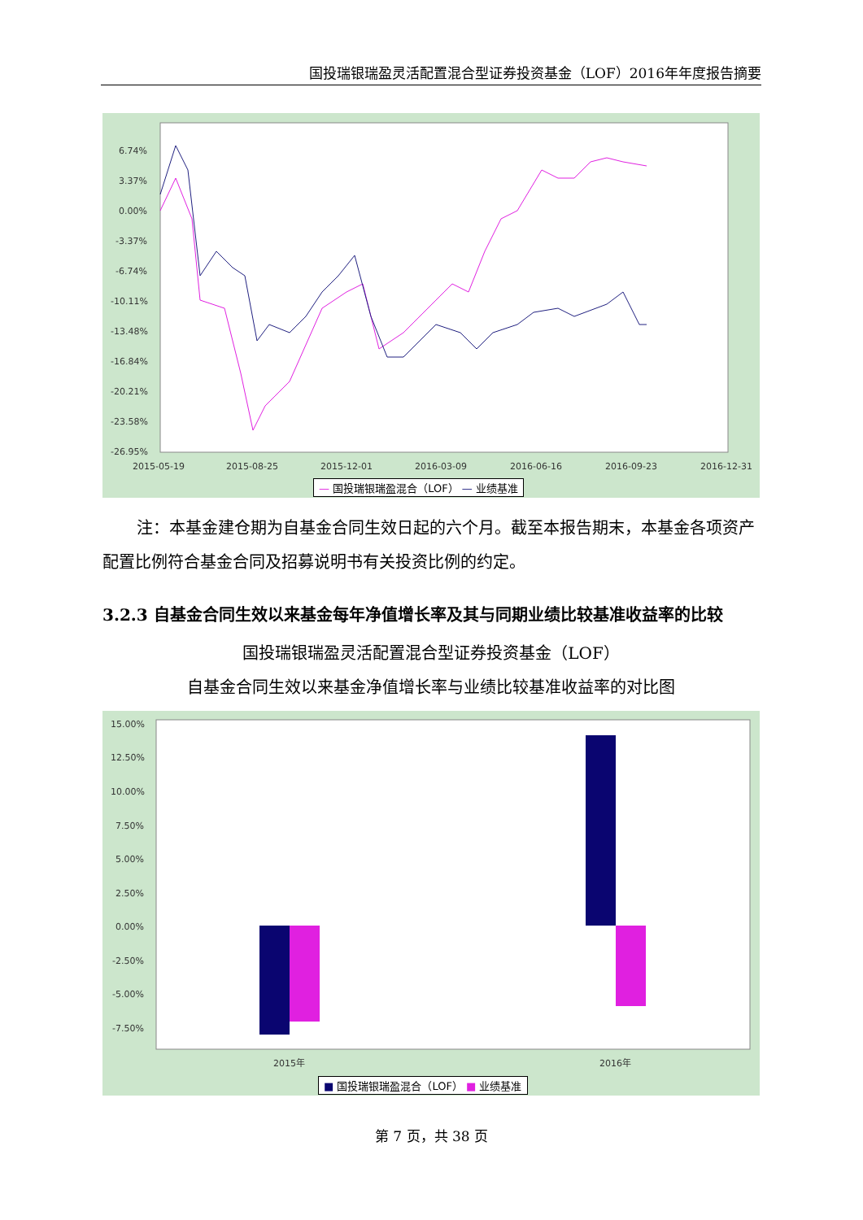国投瑞银瑞盈灵活配置混合型证券投资基金（LOF）2016年年度报告摘要
6.74%
3.37%
0.00%
-3.37%
-6.74%
-10.11%
-13.48%
-16.84%
-20.21%
-23.58%
-26.95%
2015-05-19
2015-08-25
2015-12-01
2016-03-09
2016-06-16
2016-09-23
2016-12-31
— 国投瑞银瑞盈混合（LOF） — 业绩基准
注：本基金建仓期为自基金合同生效日起的六个月。截至本报告期末，本基金各项资产配置比例符合基金合同及招募说明书有关投资比例的约定。
3.2.3 自基金合同生效以来基金每年净值增长率及其与同期业绩比较基准收益率的比较
国投瑞银瑞盈灵活配置混合型证券投资基金（LOF）
自基金合同生效以来基金净值增长率与业绩比较基准收益率的对比图
15.00%
12.50%
10.00%
7.50%
5.00%
2.50%
0.00%
-2.50%
-5.00%
-7.50%
2015年
2016年
■ 国投瑞银瑞盈混合（LOF） ■ 业绩基准
第 7 页，共 38 页